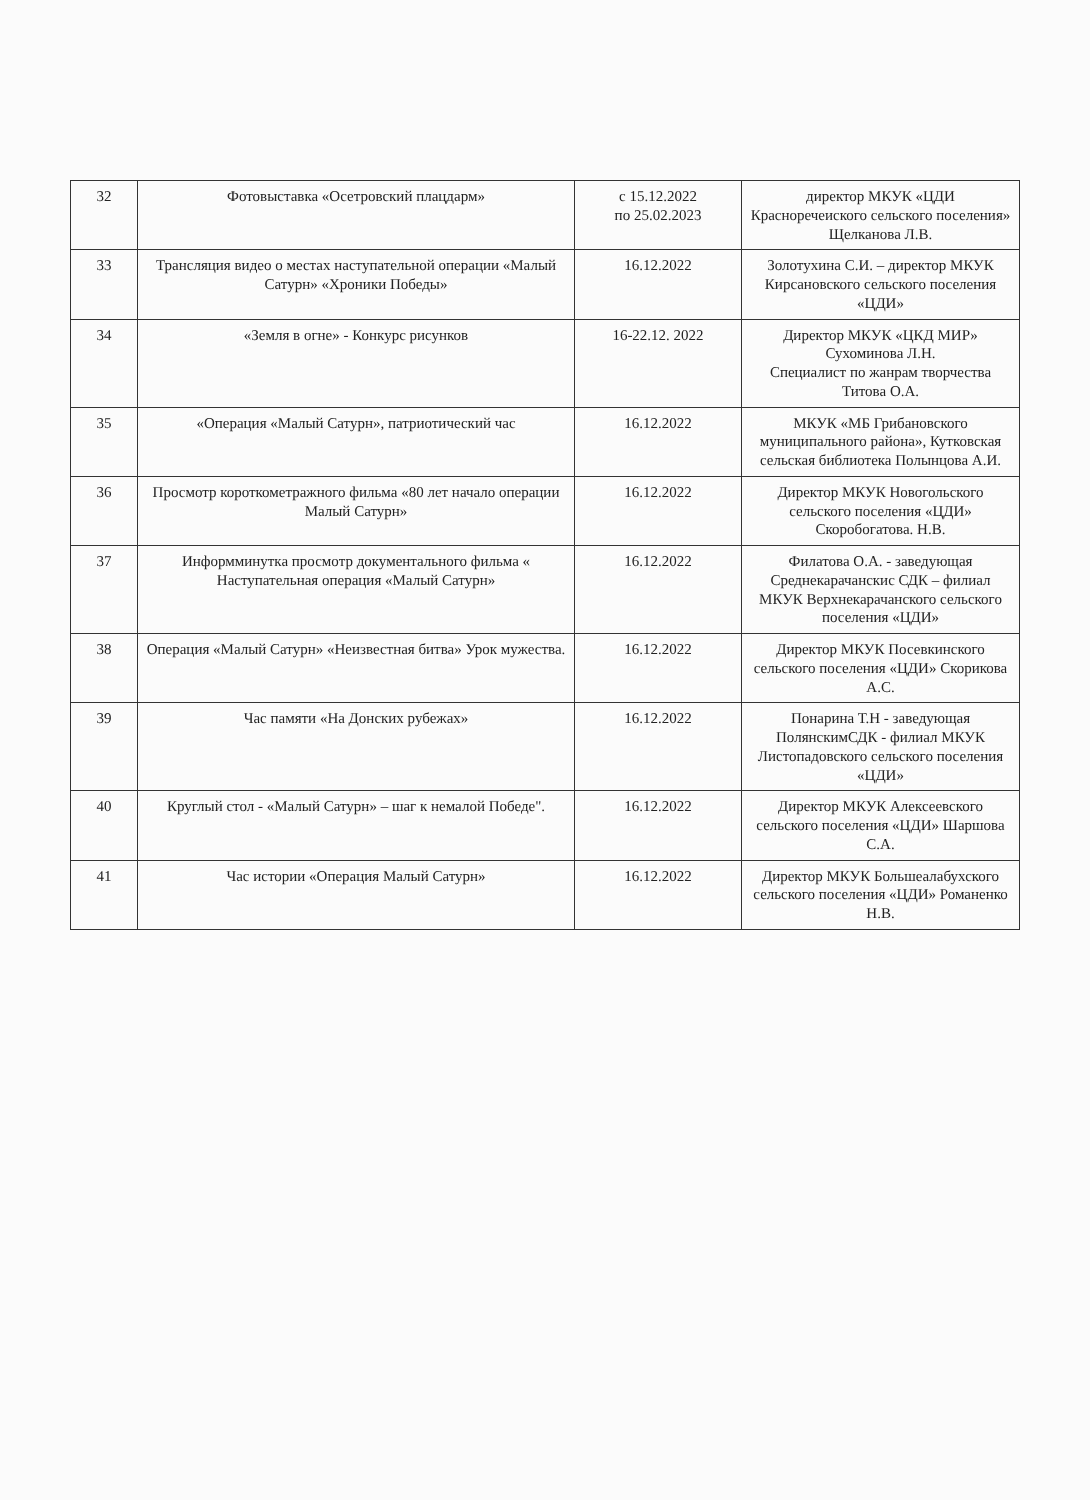| 32 | Фотовыставка «Осетровский плацдарм» | с 15.12.2022 по 25.02.2023 | директор МКУК «ЦДИ Красноречеиского сельского поселения» Щелканова Л.В. |
| 33 | Трансляция видео о местах наступательной операции «Малый Сатурн» «Хроники Победы» | 16.12.2022 | Золотухина С.И. – директор МКУК Кирсановского сельского поселения «ЦДИ» |
| 34 | «Земля в огне» - Конкурс рисунков | 16-22.12. 2022 | Директор МКУК «ЦКД МИР» Сухоминова Л.Н. Специалист по жанрам творчества Титова О.А. |
| 35 | «Операция «Малый Сатурн», патриотический час | 16.12.2022 | МКУК «МБ Грибановского муниципального района», Кутковская сельская библиотека Полынцова А.И. |
| 36 | Просмотр короткометражного фильма «80 лет начало операции Малый Сатурн» | 16.12.2022 | Директор МКУК Новогольского сельского поселения «ЦДИ» Скоробогатова. Н.В. |
| 37 | Информминутка просмотр документального фильма « Наступательная операция «Малый Сатурн» | 16.12.2022 | Филатова О.А. - заведующая Среднекарачанскис СДК – филиал МКУК Верхнекарачанского сельского поселения «ЦДИ» |
| 38 | Операция «Малый Сатурн» «Неизвестная битва» Урок мужества. | 16.12.2022 | Директор МКУК Посевкинского сельского поселения «ЦДИ» Скорикова А.С. |
| 39 | Час памяти «На Донских рубежах» | 16.12.2022 | Понарина Т.Н - заведующая ПолянскимСДК - филиал МКУК Листопадовского сельского поселения «ЦДИ» |
| 40 | Круглый стол - «Малый Сатурн» – шаг к немалой Победе". | 16.12.2022 | Директор МКУК Алексеевского сельского поселения «ЦДИ» Шаршова С.А. |
| 41 | Час истории «Операция Малый Сатурн» | 16.12.2022 | Директор МКУК Большеалабухского сельского поселения «ЦДИ» Романенко Н.В. |